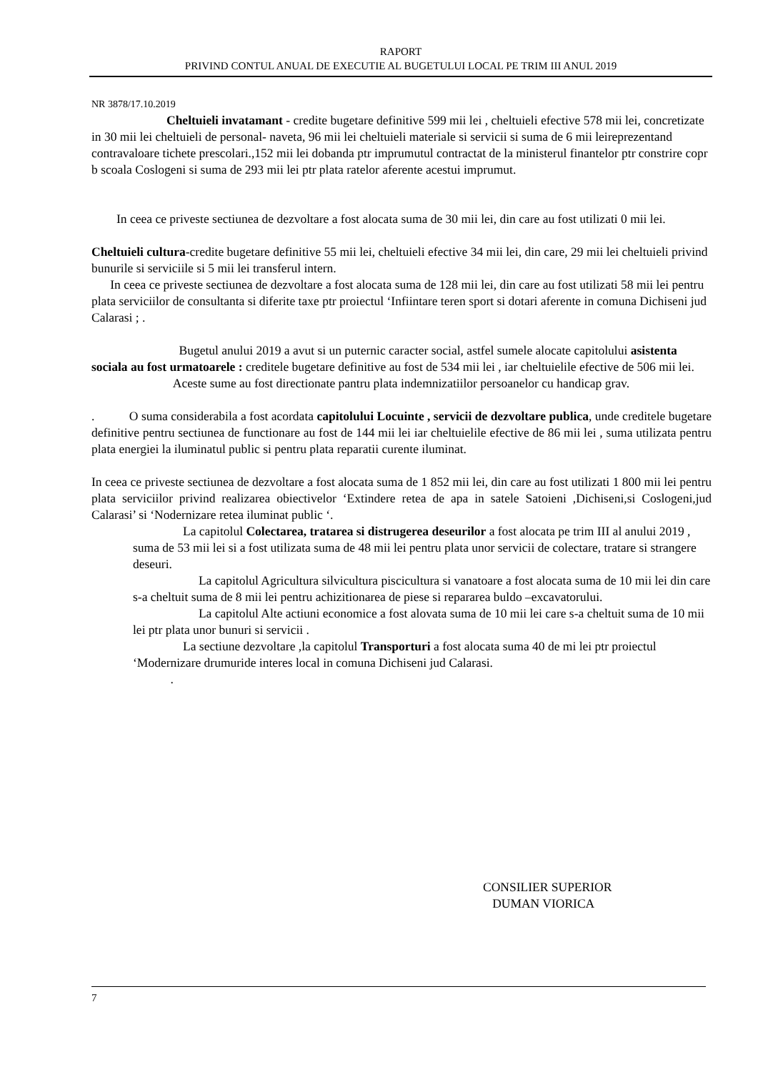RAPORT
PRIVIND CONTUL ANUAL DE EXECUTIE AL BUGETULUI LOCAL PE TRIM III ANUL 2019
NR 3878/17.10.2019
Cheltuieli invatamant - credite bugetare definitive 599 mii lei , cheltuieli efective 578 mii lei, concretizate in 30 mii lei cheltuieli de personal- naveta, 96 mii lei cheltuieli materiale si servicii si suma de 6 mii leireprezentand contravaloare tichete prescolari.,152 mii lei dobanda ptr imprumutul contractat de la ministerul finantelor ptr constrire copr b scoala Coslogeni si suma de 293 mii lei ptr plata ratelor aferente acestui imprumut.
In ceea ce priveste sectiunea de dezvoltare a fost alocata suma de 30 mii lei, din care au fost utilizati 0 mii lei.
Cheltuieli cultura-credite bugetare definitive 55 mii lei, cheltuieli efective 34 mii lei, din care, 29 mii lei cheltuieli privind bunurile si serviciile si 5 mii lei transferul intern.
In ceea ce priveste sectiunea de dezvoltare a fost alocata suma de 128 mii lei, din care au fost utilizati 58 mii lei pentru plata serviciilor de consultanta si diferite taxe ptr proiectul ‘Infiintare teren sport si dotari aferente in comuna Dichiseni jud Calarasi ; .
Bugetul anului 2019 a avut si un puternic caracter social, astfel sumele alocate capitolului asistenta sociala au fost urmatoarele : creditele bugetare definitive au fost de 534 mii lei , iar cheltuielile efective de 506 mii lei.
Aceste sume au fost directionate pantru plata indemnizatiilor persoanelor cu handicap grav.
. O suma considerabila a fost acordata capitolului Locuinte , servicii de dezvoltare publica, unde creditele bugetare definitive pentru sectiunea de functionare au fost de 144 mii lei iar cheltuielile efective de 86 mii lei , suma utilizata pentru plata energiei la iluminatul public si pentru plata reparatii curente iluminat.
In ceea ce priveste sectiunea de dezvoltare a fost alocata suma de 1 852 mii lei, din care au fost utilizati 1 800 mii lei pentru plata serviciilor privind realizarea obiectivelor ‘Extindere retea de apa in satele Satoieni ,Dichiseni,si Coslogeni,jud Calarasi’ si ‘Nodernizare retea iluminat public ‘.
La capitolul Colectarea, tratarea si distrugerea deseurilor a fost alocata pe trim III al anului 2019 , suma de 53 mii lei si a fost utilizata suma de 48 mii lei pentru plata unor servicii de colectare, tratare si strangere deseuri.
La capitolul Agricultura silvicultura piscicultura si vanatoare a fost alocata suma de 10 mii lei din care s-a cheltuit suma de 8 mii lei pentru achizitionarea de piese si repararea buldo –excavatorului.
La capitolul Alte actiuni economice a fost alovata suma de 10 mii lei care s-a cheltuit suma de 10 mii lei ptr plata unor bunuri si servicii .
La sectiune dezvoltare ,la capitolul Transporturi a fost alocata suma 40 de mi lei ptr proiectul ‘Modernizare drumuride interes local in comuna Dichiseni jud Calarasi.
.
CONSILIER SUPERIOR
DUMAN VIORICA
7